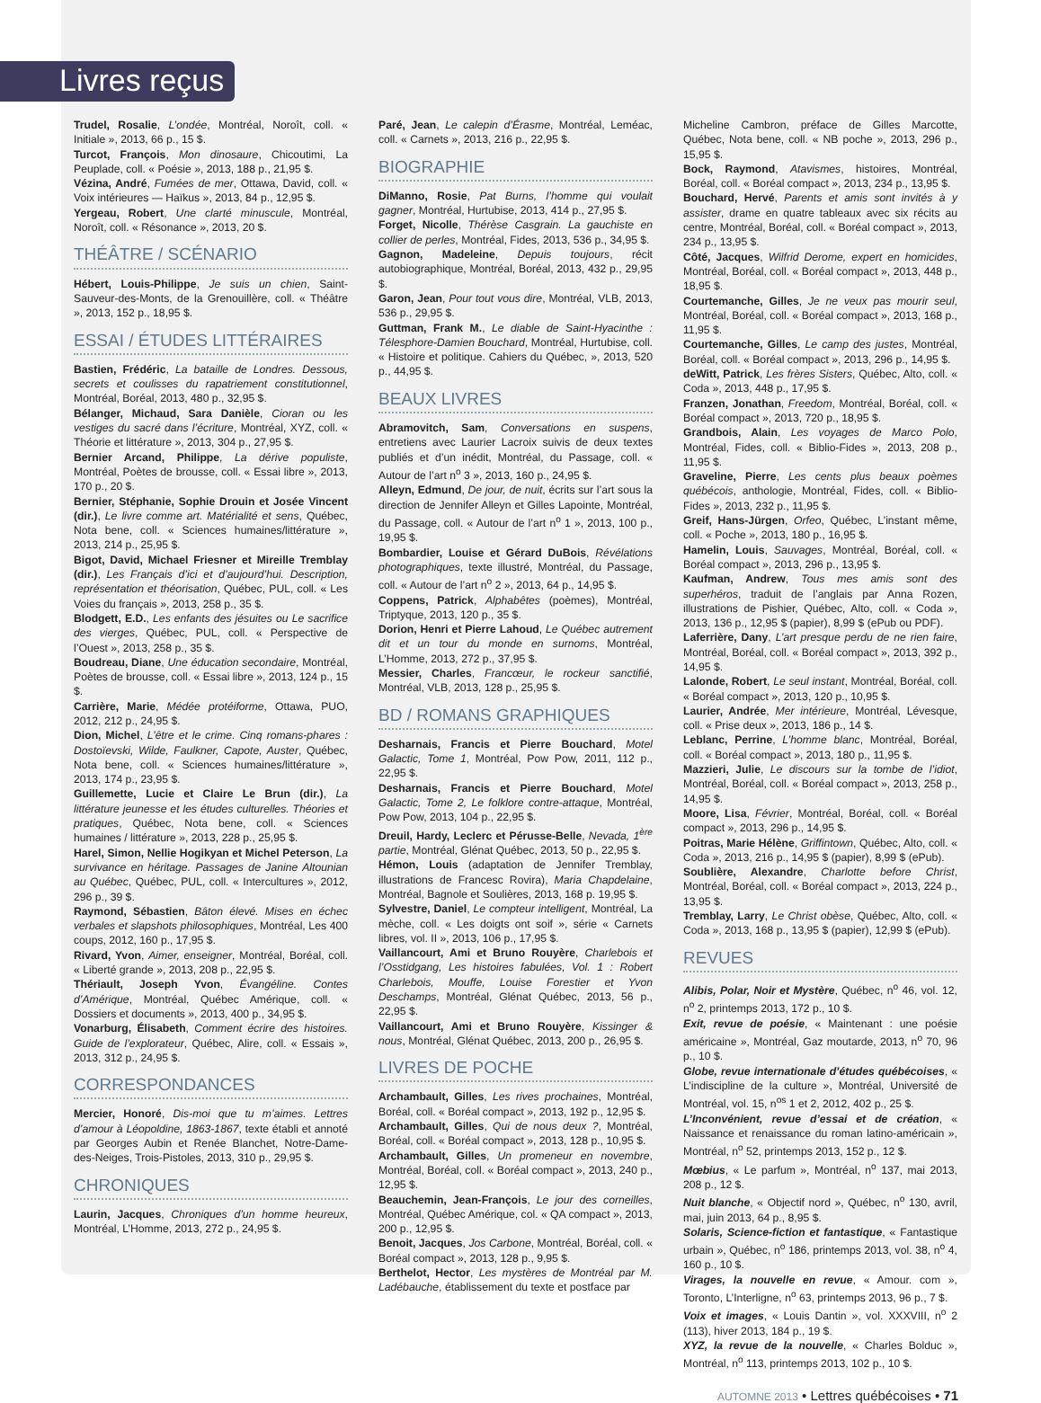Livres reçus
Trudel, Rosalie, L’ondée, Montréal, Noroît, coll. « Initiale », 2013, 66 p., 15 $.
Turcot, François, Mon dinosaure, Chicoutimi, La Peuplade, coll. « Poésie », 2013, 188 p., 21,95 $.
Vézina, André, Fumées de mer, Ottawa, David, coll. « Voix intérieures — Haïkus », 2013, 84 p., 12,95 $.
Yergeau, Robert, Une clarté minuscule, Montréal, Noroît, coll. « Résonance », 2013, 20 $.
THÉÂTRE / SCÉNARIO
Hébert, Louis-Philippe, Je suis un chien, Saint-Sauveur-des-Monts, de la Grenouillère, coll. « Théâtre », 2013, 152 p., 18,95 $.
ESSAI / ÉTUDES LITTÉRAIRES
Bastien, Frédéric, La bataille de Londres. Dessous, secrets et coulisses du rapatriement constitutionnel, Montréal, Boréal, 2013, 480 p., 32,95 $.
Bélanger, Michaud, Sara Danièle, Cioran ou les vestiges du sacré dans l’écriture, Montréal, XYZ, coll. « Théorie et littérature », 2013, 304 p., 27,95 $.
Bernier Arcand, Philippe, La dérive populiste, Montréal, Poètes de brousse, coll. « Essai libre », 2013, 170 p., 20 $.
Bernier, Stéphanie, Sophie Drouin et Josée Vincent (dir.), Le livre comme art. Matérialité et sens, Québec, Nota bene, coll. « Sciences humaines/littérature », 2013, 214 p., 25,95 $.
Bigot, David, Michael Friesner et Mireille Tremblay (dir.), Les Français d’ici et d’aujourd’hui. Description, représentation et théorisation, Québec, PUL, coll. « Les Voies du français », 2013, 258 p., 35 $.
Blodgett, E.D., Les enfants des jésuites ou Le sacrifice des vierges, Québec, PUL, coll. « Perspective de l’Ouest », 2013, 258 p., 35 $.
Boudreau, Diane, Une éducation secondaire, Montréal, Poètes de brousse, coll. « Essai libre », 2013, 124 p., 15 $.
Carrière, Marie, Médée protéiforme, Ottawa, PUO, 2012, 212 p., 24,95 $.
Dion, Michel, L’être et le crime. Cinq romans-phares : Dostoïevski, Wilde, Faulkner, Capote, Auster, Québec, Nota bene, coll. « Sciences humaines/littérature », 2013, 174 p., 23,95 $.
Guillemette, Lucie et Claire Le Brun (dir.), La littérature jeunesse et les études culturelles. Théories et pratiques, Québec, Nota bene, coll. « Sciences humaines / littérature », 2013, 228 p., 25,95 $.
Harel, Simon, Nellie Hogikyan et Michel Peterson, La survivance en héritage. Passages de Janine Altounian au Québec, Québec, PUL, coll. « Intercultures », 2012, 296 p., 39 $.
Raymond, Sébastien, Bâton élevé. Mises en échec verbales et slapshots philosophiques, Montréal, Les 400 coups, 2012, 160 p., 17,95 $.
Rivard, Yvon, Aimer, enseigner, Montréal, Boréal, coll. « Liberté grande », 2013, 208 p., 22,95 $.
Thériault, Joseph Yvon, Évangéline. Contes d’Amérique, Montréal, Québec Amérique, coll. « Dossiers et documents », 2013, 400 p., 34,95 $.
Vonarburg, Élisabeth, Comment écrire des histoires. Guide de l’explorateur, Québec, Alire, coll. « Essais », 2013, 312 p., 24,95 $.
CORRESPONDANCES
Mercier, Honoré, Dis-moi que tu m’aimes. Lettres d’amour à Léopoldine, 1863-1867, texte établi et annoté par Georges Aubin et Renée Blanchet, Notre-Dame-des-Neiges, Trois-Pistoles, 2013, 310 p., 29,95 $.
CHRONIQUES
Laurin, Jacques, Chroniques d’un homme heureux, Montréal, L’Homme, 2013, 272 p., 24,95 $.
Paré, Jean, Le calepin d’Érasme, Montréal, Leméac, coll. « Carnets », 2013, 216 p., 22,95 $.
BIOGRAPHIE
DiManno, Rosie, Pat Burns, l’homme qui voulait gagner, Montréal, Hurtubise, 2013, 414 p., 27,95 $.
Forget, Nicolle, Thérèse Casgrain. La gauchiste en collier de perles, Montréal, Fides, 2013, 536 p., 34,95 $.
Gagnon, Madeleine, Depuis toujours, récit autobiographique, Montréal, Boréal, 2013, 432 p., 29,95 $.
Garon, Jean, Pour tout vous dire, Montréal, VLB, 2013, 536 p., 29,95 $.
Guttman, Frank M., Le diable de Saint-Hyacinthe : Télesphore-Damien Bouchard, Montréal, Hurtubise, coll. « Histoire et politique. Cahiers du Québec, », 2013, 520 p., 44,95 $.
BEAUX LIVRES
Abramovitch, Sam, Conversations en suspens, entretiens avec Laurier Lacroix suivis de deux textes publiés et d’un inédit, Montréal, du Passage, coll. « Autour de l’art n<sup>o</sup> 3 », 2013, 160 p., 24,95 $.
Alleyn, Edmund, De jour, de nuit, écrits sur l’art sous la direction de Jennifer Alleyn et Gilles Lapointe, Montréal, du Passage, coll. « Autour de l’art n<sup>o</sup> 1 », 2013, 100 p., 19,95 $.
Bombardier, Louise et Gérard DuBois, Révélations photographiques, texte illustré, Montréal, du Passage, coll. « Autour de l’art n<sup>o</sup> 2 », 2013, 64 p., 14,95 $.
Coppens, Patrick, Alphabêtes (poèmes), Montréal, Triptyque, 2013, 120 p., 35 $.
Dorion, Henri et Pierre Lahoud, Le Québec autrement dit et un tour du monde en surnoms, Montréal, L’Homme, 2013, 272 p., 37,95 $.
Messier, Charles, Francœur, le rockeur sanctifié, Montréal, VLB, 2013, 128 p., 25,95 $.
BD / ROMANS GRAPHIQUES
Desharnais, Francis et Pierre Bouchard, Motel Galactic, Tome 1, Montréal, Pow Pow, 2011, 112 p., 22,95 $.
Desharnais, Francis et Pierre Bouchard, Motel Galactic, Tome 2, Le folklore contre-attaque, Montréal, Pow Pow, 2013, 104 p., 22,95 $.
Dreuil, Hardy, Leclerc et Pérusse-Belle, Nevada, 1<sup>ère</sup> partie, Montréal, Glénat Québec, 2013, 50 p., 22,95 $.
Hémon, Louis (adaptation de Jennifer Tremblay, illustrations de Francesc Rovira), Maria Chapdelaine, Montréal, Bagnole et Soulières, 2013, 168 p. 19,95 $.
Sylvestre, Daniel, Le compteur intelligent, Montréal, La mèche, coll. « Les doigts ont soif », série « Carnets libres, vol. II », 2013, 106 p., 17,95 $.
Vaillancourt, Ami et Bruno Rouyère, Charlebois et l’Osstidgang, Les histoires fabulées, Vol. 1 : Robert Charlebois, Mouffe, Louise Forestier et Yvon Deschamps, Montréal, Glénat Québec, 2013, 56 p., 22,95 $.
Vaillancourt, Ami et Bruno Rouyère, Kissinger & nous, Montréal, Glénat Québec, 2013, 200 p., 26,95 $.
LIVRES DE POCHE
Archambault, Gilles, Les rives prochaines, Montréal, Boréal, coll. « Boréal compact », 2013, 192 p., 12,95 $.
Archambault, Gilles, Qui de nous deux ?, Montréal, Boréal, coll. « Boréal compact », 2013, 128 p., 10,95 $.
Archambault, Gilles, Un promeneur en novembre, Montréal, Boréal, coll. « Boréal compact », 2013, 240 p., 12,95 $.
Beauchemin, Jean-François, Le jour des corneilles, Montréal, Québec Amérique, col. « QA compact », 2013, 200 p., 12,95 $.
Benoit, Jacques, Jos Carbone, Montréal, Boréal, coll. « Boréal compact », 2013, 128 p., 9,95 $.
Berthelot, Hector, Les mystères de Montréal par M. Ladébauche, établissement du texte et postface par
Micheline Cambron, préface de Gilles Marcotte, Québec, Nota bene, coll. « NB poche », 2013, 296 p., 15,95 $.
Bock, Raymond, Atavismes, histoires, Montréal, Boréal, coll. « Boréal compact », 2013, 234 p., 13,95 $.
Bouchard, Hervé, Parents et amis sont invités à y assister, drame en quatre tableaux avec six récits au centre, Montréal, Boréal, coll. « Boréal compact », 2013, 234 p., 13,95 $.
Côté, Jacques, Wilfrid Derome, expert en homicides, Montréal, Boréal, coll. « Boréal compact », 2013, 448 p., 18,95 $.
Courtemanche, Gilles, Je ne veux pas mourir seul, Montréal, Boréal, coll. « Boréal compact », 2013, 168 p., 11,95 $.
Courtemanche, Gilles, Le camp des justes, Montréal, Boréal, coll. « Boréal compact », 2013, 296 p., 14,95 $.
deWitt, Patrick, Les frères Sisters, Québec, Alto, coll. « Coda », 2013, 448 p., 17,95 $.
Franzen, Jonathan, Freedom, Montréal, Boréal, coll. « Boréal compact », 2013, 720 p., 18,95 $.
Grandbois, Alain, Les voyages de Marco Polo, Montréal, Fides, coll. « Biblio-Fides », 2013, 208 p., 11,95 $.
Graveline, Pierre, Les cents plus beaux poèmes québécois, anthologie, Montréal, Fides, coll. « Biblio-Fides », 2013, 232 p., 11,95 $.
Greif, Hans-Jürgen, Orfeo, Québec, L’instant même, coll. « Poche », 2013, 180 p., 16,95 $.
Hamelin, Louis, Sauvages, Montréal, Boréal, coll. « Boréal compact », 2013, 296 p., 13,95 $.
Kaufman, Andrew, Tous mes amis sont des superhéros, traduit de l’anglais par Anna Rozen, illustrations de Pishier, Québec, Alto, coll. « Coda », 2013, 136 p., 12,95 $ (papier), 8,99 $ (ePub ou PDF).
Laferrière, Dany, L’art presque perdu de ne rien faire, Montréal, Boréal, coll. « Boréal compact », 2013, 392 p., 14,95 $.
Lalonde, Robert, Le seul instant, Montréal, Boréal, coll. « Boréal compact », 2013, 120 p., 10,95 $.
Laurier, Andrée, Mer intérieure, Montréal, Lévesque, coll. « Prise deux », 2013, 186 p., 14 $.
Leblanc, Perrine, L’homme blanc, Montréal, Boréal, coll. « Boréal compact », 2013, 180 p., 11,95 $.
Mazzieri, Julie, Le discours sur la tombe de l’idiot, Montréal, Boréal, coll. « Boréal compact », 2013, 258 p., 14,95 $.
Moore, Lisa, Février, Montréal, Boréal, coll. « Boréal compact », 2013, 296 p., 14,95 $.
Poitras, Marie Hélène, Griffintown, Québec, Alto, coll. « Coda », 2013, 216 p., 14,95 $ (papier), 8,99 $ (ePub).
Soublière, Alexandre, Charlotte before Christ, Montréal, Boréal, coll. « Boréal compact », 2013, 224 p., 13,95 $.
Tremblay, Larry, Le Christ obèse, Québec, Alto, coll. « Coda », 2013, 168 p., 13,95 $ (papier), 12,99 $ (ePub).
REVUES
Alibis, Polar, Noir et Mystère, Québec, n<sup>o</sup> 46, vol. 12, n<sup>o</sup> 2, printemps 2013, 172 p., 10 $.
Exit, revue de poésie, « Maintenant : une poésie américaine », Montréal, Gaz moutarde, 2013, n<sup>o</sup> 70, 96 p., 10 $.
Globe, revue internationale d’études québécoises, « L’indiscipline de la culture », Montréal, Université de Montréal, vol. 15, n<sup>os</sup> 1 et 2, 2012, 402 p., 25 $.
L’Inconvénient, revue d’essai et de création, « Naissance et renaissance du roman latino-américain », Montréal, n<sup>o</sup> 52, printemps 2013, 152 p., 12 $.
Mœbius, « Le parfum », Montréal, n<sup>o</sup> 137, mai 2013, 208 p., 12 $.
Nuit blanche, « Objectif nord », Québec, n<sup>o</sup> 130, avril, mai, juin 2013, 64 p., 8,95 $.
Solaris, Science-fiction et fantastique, « Fantastique urbain », Québec, n<sup>o</sup> 186, printemps 2013, vol. 38, n<sup>o</sup> 4, 160 p., 10 $.
Virages, la nouvelle en revue, « Amour. com », Toronto, L’Interligne, n<sup>o</sup> 63, printemps 2013, 96 p., 7 $.
Voix et images, « Louis Dantin », vol. XXXVIII, n<sup>o</sup> 2 (113), hiver 2013, 184 p., 19 $.
XYZ, la revue de la nouvelle, « Charles Bolduc », Montréal, n<sup>o</sup> 113, printemps 2013, 102 p., 10 $.
AUTOMNE 2013 • Lettres québécoises • 71